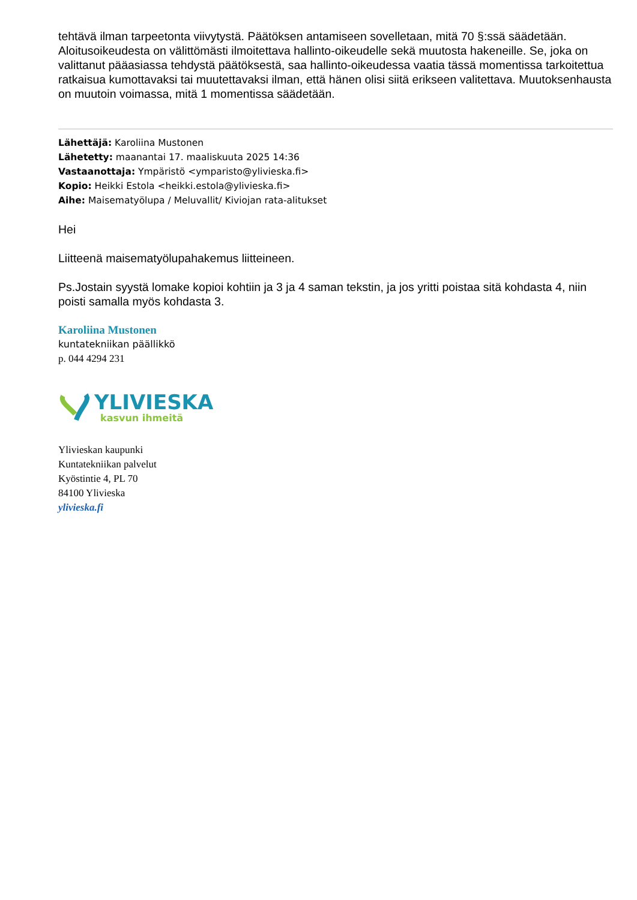tehtävä ilman tarpeetonta viivytystä. Päätöksen antamiseen sovelletaan, mitä 70 §:ssä säädetään. Aloitusoikeudesta on välittömästi ilmoitettava hallinto-oikeudelle sekä muutosta hakeneille. Se, joka on valittanut pääasiassa tehdystä päätöksestä, saa hallinto-oikeudessa vaatia tässä momentissa tarkoitettua ratkaisua kumottavaksi tai muutettavaksi ilman, että hänen olisi siitä erikseen valitettava. Muutoksenhausta on muutoin voimassa, mitä 1 momentissa säädetään.
Lähettäjä: Karoliina Mustonen
Lähetetty: maanantai 17. maaliskuuta 2025 14:36
Vastaanottaja: Ympäristö <ymparisto@ylivieska.fi>
Kopio: Heikki Estola <heikki.estola@ylivieska.fi>
Aihe: Maisematyölupa / Meluvallit/ Kiviojan rata-alitukset
Hei
Liitteenä maisematyölupahakemus liitteineen.
Ps.Jostain syystä lomake kopioi kohtiin ja 3 ja 4 saman tekstin, ja jos yritti poistaa sitä kohdasta 4, niin poisti samalla myös kohdasta 3.
Karoliina Mustonen
kuntatekniikan päällikkö
p. 044 4294 231
YLIVIESKA
kasvun ihmeitä
Ylivieskan kaupunki
Kuntatekniikan palvelut
Kyöstintie 4, PL 70
84100 Ylivieska
ylivieska.fi